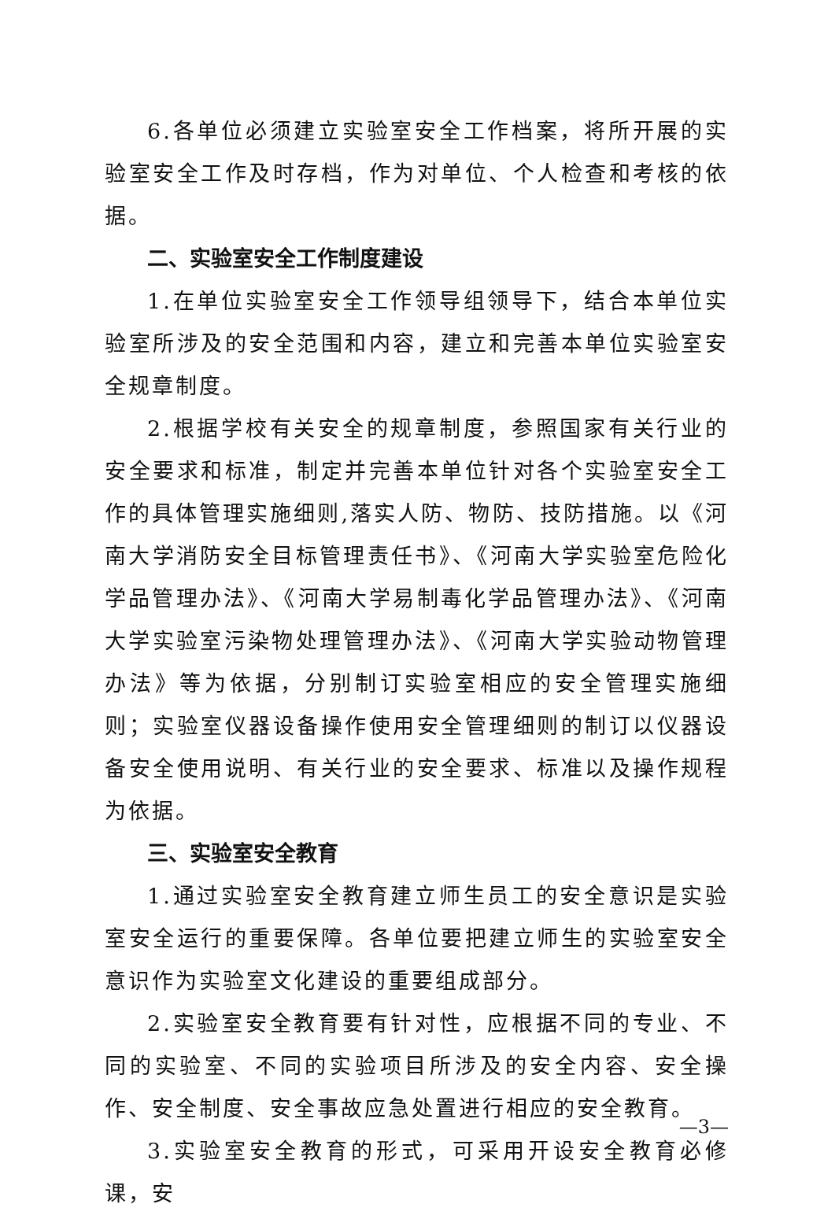6.各单位必须建立实验室安全工作档案，将所开展的实验室安全工作及时存档，作为对单位、个人检查和考核的依据。
二、实验室安全工作制度建设
1.在单位实验室安全工作领导组领导下，结合本单位实验室所涉及的安全范围和内容，建立和完善本单位实验室安全规章制度。
2.根据学校有关安全的规章制度，参照国家有关行业的安全要求和标准，制定并完善本单位针对各个实验室安全工作的具体管理实施细则,落实人防、物防、技防措施。以《河南大学消防安全目标管理责任书》、《河南大学实验室危险化学品管理办法》、《河南大学易制毒化学品管理办法》、《河南大学实验室污染物处理管理办法》、《河南大学实验动物管理办法》等为依据，分别制订实验室相应的安全管理实施细则；实验室仪器设备操作使用安全管理细则的制订以仪器设备安全使用说明、有关行业的安全要求、标准以及操作规程为依据。
三、实验室安全教育
1.通过实验室安全教育建立师生员工的安全意识是实验室安全运行的重要保障。各单位要把建立师生的实验室安全意识作为实验室文化建设的重要组成部分。
2.实验室安全教育要有针对性，应根据不同的专业、不同的实验室、不同的实验项目所涉及的安全内容、安全操作、安全制度、安全事故应急处置进行相应的安全教育。
3.实验室安全教育的形式，可采用开设安全教育必修课，安
—3—